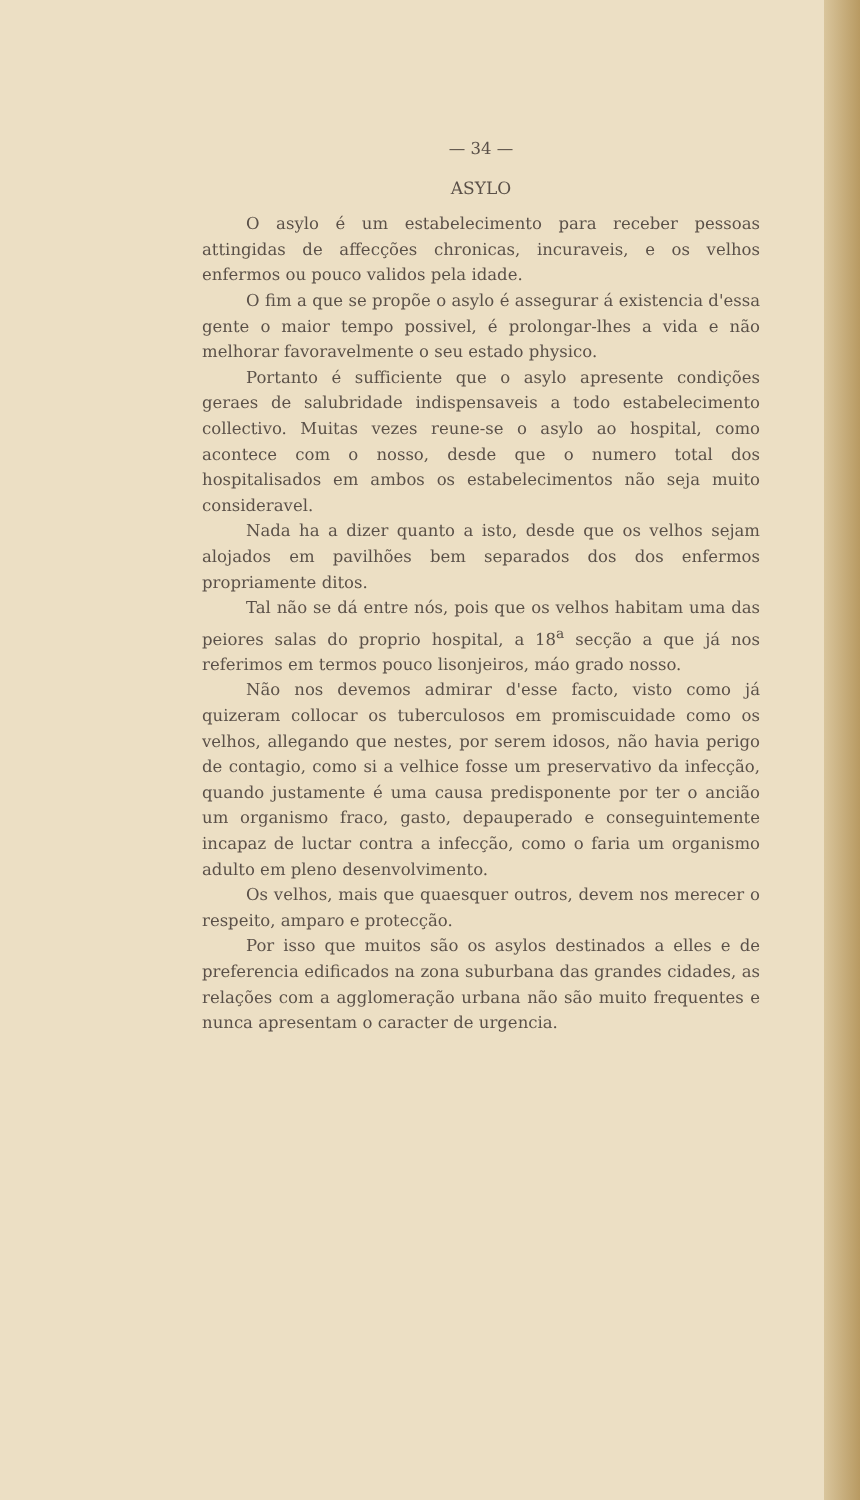— 34 —
ASYLO
O asylo é um estabelecimento para receber pessoas attingidas de affecções chronicas, incuraveis, e os velhos enfermos ou pouco validos pela idade.
O fim a que se propõe o asylo é assegurar á existencia d'essa gente o maior tempo possivel, é prolongar-lhes a vida e não melhorar favoravelmente o seu estado physico.
Portanto é sufficiente que o asylo apresente condições geraes de salubridade indispensaveis a todo estabelecimento collectivo. Muitas vezes reune-se o asylo ao hospital, como acontece com o nosso, desde que o numero total dos hospitalisados em ambos os estabelecimentos não seja muito consideravel.
Nada ha a dizer quanto a isto, desde que os velhos sejam alojados em pavilhões bem separados dos dos enfermos propriamente ditos.
Tal não se dá entre nós, pois que os velhos habitam uma das peiores salas do proprio hospital, a 18<sup>a</sup> secção a que já nos referimos em termos pouco lisonjeiros, máo grado nosso.
Não nos devemos admirar d'esse facto, visto como já quizeram collocar os tuberculosos em promiscuidade como os velhos, allegando que nestes, por serem idosos, não havia perigo de contagio, como si a velhice fosse um preservativo da infecção, quando justamente é uma causa predisponente por ter o ancião um organismo fraco, gasto, depauperado e conseguintemente incapaz de luctar contra a infecção, como o faria um organismo adulto em pleno desenvolvimento.
Os velhos, mais que quaesquer outros, devem nos merecer o respeito, amparo e protecção.
Por isso que muitos são os asylos destinados a elles e de preferencia edificados na zona suburbana das grandes cidades, as relações com a agglomeração urbana não são muito frequentes e nunca apresentam o caracter de urgencia.